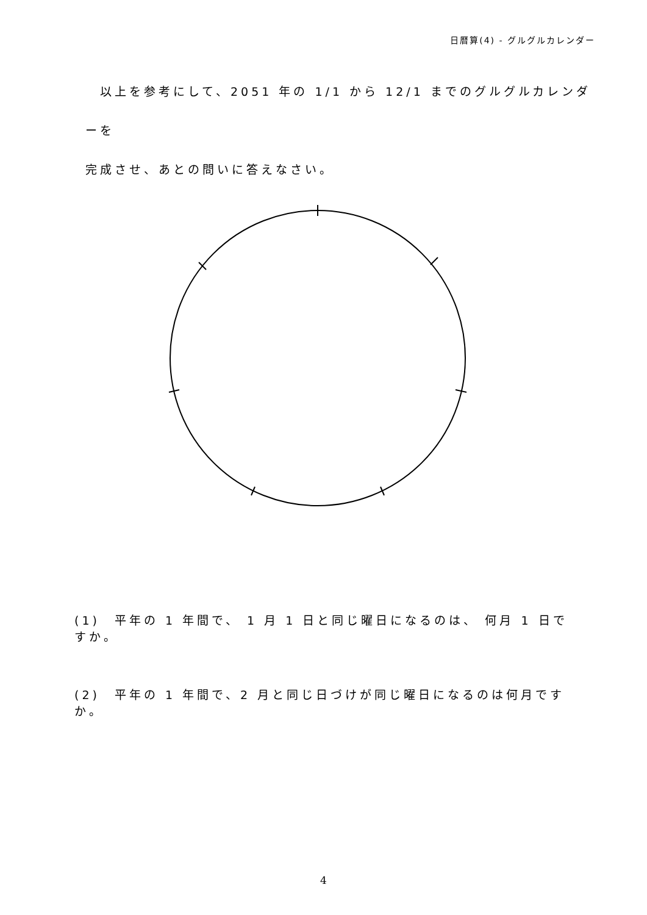日暦算(4) - グルグルカレンダー
　以上を参考にして、2051 年の 1/1 から 12/1 までのグルグルカレンダーを
完成させ、あとの問いに答えなさい。
(1)　平年の 1 年間で、 1 月 1 日と同じ曜日になるのは、 何月 1 日ですか。
(2)　平年の 1 年間で、2 月と同じ日づけが同じ曜日になるのは何月ですか。
4